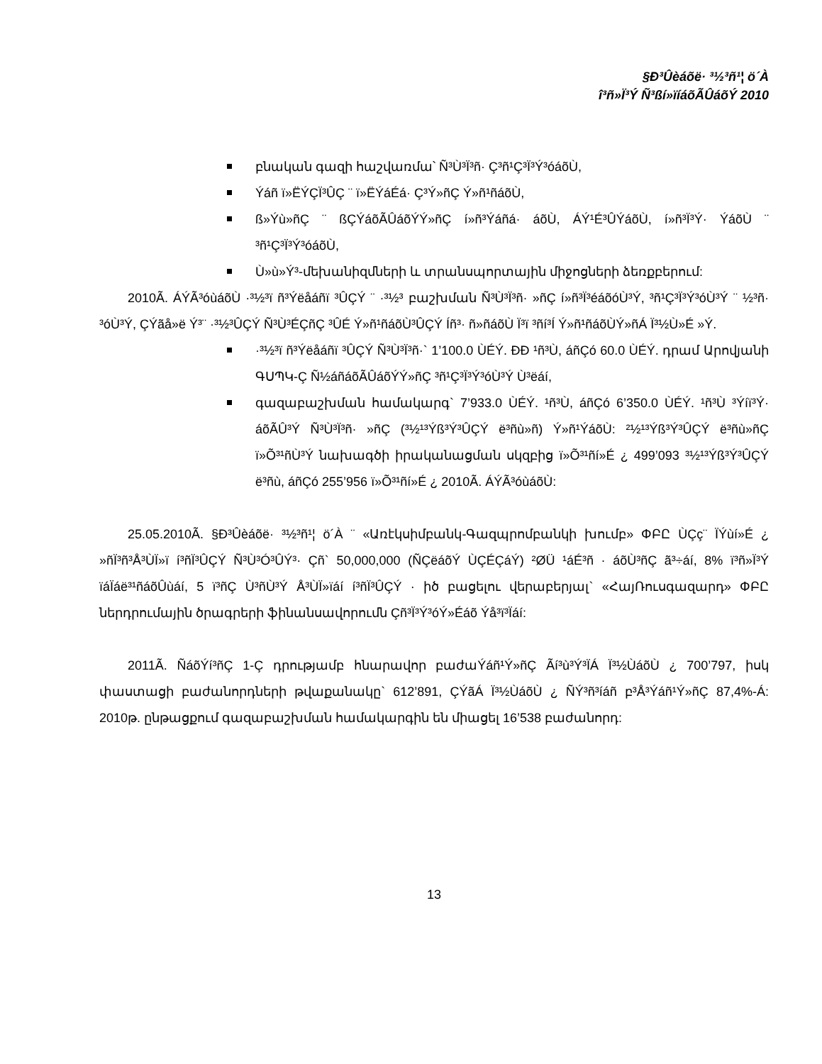§Ð³Ûèáõë· ³½³ñ¹¦ ö´À
î³ñ»Ï³Ý Ñ³ßí»ïíáõÃÛáõÝ 2010
բնական գազի հաշվառմա՝ Ñ³Ù³Ï³ñ· Ç³ñ¹Ç³Ï³Ý³óáõÙ,
Ýáñ ï»ËÝÇÏ³ÛÇ ¨ ï»ËÝáÉá· Ç³Ý»ñÇ Ý»ñ¹ñáõÙ,
ß»Ýù»ñÇ ¨ ßÇÝáõÃÛáõÝÝ»ñÇ í»ñ³Ýáñá· áõÙ, ÁÝ¹É³ÛÝáõÙ, í»ñ³Ï³Ý· ÝáõÙ ¨ ³ñ¹Ç³Ï³Ý³óáõÙ,
Ù»ù»Ý³-մեխանիզմների և տրանսպորտային միջոցների ձեռքբերում:
2010Ã. ÁÝÃ³óùáõÙ ·³½³ï ñ³Ýëåáñï ³ÛÇÝ ¨ ·³½³ բաշխման Ñ³Ù³Ï³ñ· »ñÇ í»ñ³Ï³éáõóÙ³Ý, ³ñ¹Ç³Ï³Ý³óÙ³Ý ¨ ½³ñ· ³óÙ³Ý, ÇÝãå»ë Ý³¨ ·³½³ÛÇÝ Ñ³Ù³ÉÇñÇ ³ÛÉ Ý»ñ¹ñáõÙ³ÛÇÝ Íñ³· ñ»ñáõÙ Ï³ï ³ñí³Í Ý»ñ¹ñáõÙÝ»ñÁ Ï³½Ù»É »Ý.
·³½³ï ñ³Ýëåáñï ³ÛÇÝ Ñ³Ù³Ï³ñ·` 1’100.0 ÙÉÝ. ÐÐ ¹ñ³Ù, áñÇó 60.0 ÙÉÝ. դրամ Արովյանի ԳՍՊԿ-Ç Ñ½áñáõÃÛáõÝÝ»ñÇ ³ñ¹Ç³Ï³Ý³óÙ³Ý Ù³ëáí,
գազաբաշխման համակարգ` 7’933.0 ÙÉÝ. ¹ñ³Ù, áñÇó 6’350.0 ÙÉÝ. ¹ñ³Ù ³Ýíï³Ý· áõÃÛ³Ý Ñ³Ù³Ï³ñ· »ñÇ (³½¹³Ýß³Ý³ÛÇÝ ë³ñù»ñ) Ý»ñ¹ÝáõÙ: ²½¹³Ýß³Ý³ÛÇÝ ë³ñù»ñÇ ï»Õ³¹ñÙ³Ý նախագծի իրականացման սկզբից ï»Õ³¹ñí»É ¿ 499’093 ³½¹³Ýß³Ý³ÛÇÝ ë³ñù, áñÇó 255’956 ï»Õ³¹ñí»É ¿ 2010Ã. ÁÝÃ³óùáõÙ:
25.05.2010Ã. §Ð³Ûèáõë· ³½³ñ¹¦ ö´À ¨ «Առէկսիմբանկ-Գազպրոմբանկի խումբ» ՓԲԸ ÙÇç¨ ÏÝùí»É ¿ »ñÏ³ñ³Å³ÙÏ»ï í³ñÏ³ÛÇÝ Ñ³Ù³Ó³ÛÝ³· Çñ` 50,000,000 (ÑÇëáõÝ ÙÇÉÇáÝ) ²ØÜ ¹áÉ³ñ · áõÙ³ñÇ ã³÷áí, 8% ï³ñ»Ï³Ý ïáÏáë³¹ñáõÛùáí, 5 ï³ñÇ Ù³ñÙ³Ý Å³ÙÏ»ïáí í³ñÏ³ÛÇÝ · իծ բացելու վերաբերյալ` «ՀայՌուսգազարդ» ՓԲԸ ներդրումային ծրագրերի ֆինանսավորումն Çñ³Ï³Ý³óÝ»Éáõ Ýå³ï³Ïáí:
2011Ã. ÑáõÝí³ñÇ 1-Ç դրությամբ հնարավոր բաժաÝáñ¹Ý»ñÇ Ãí³ù³Ý³ÏÁ Ï³½ÙáõÙ ¿ 700’797, իսկ փաստացի բաժանորդների թվաքանակը` 612’891, ÇÝãÁ Ï³½ÙáõÙ ¿ ÑÝ³ñ³íáñ բ³Å³Ýáñ¹Ý»ñÇ 87,4%-Á: 2010թ. ընթացքում գազաբաշխման համակարգին են միացել 16’538 բաժանորդ:
13